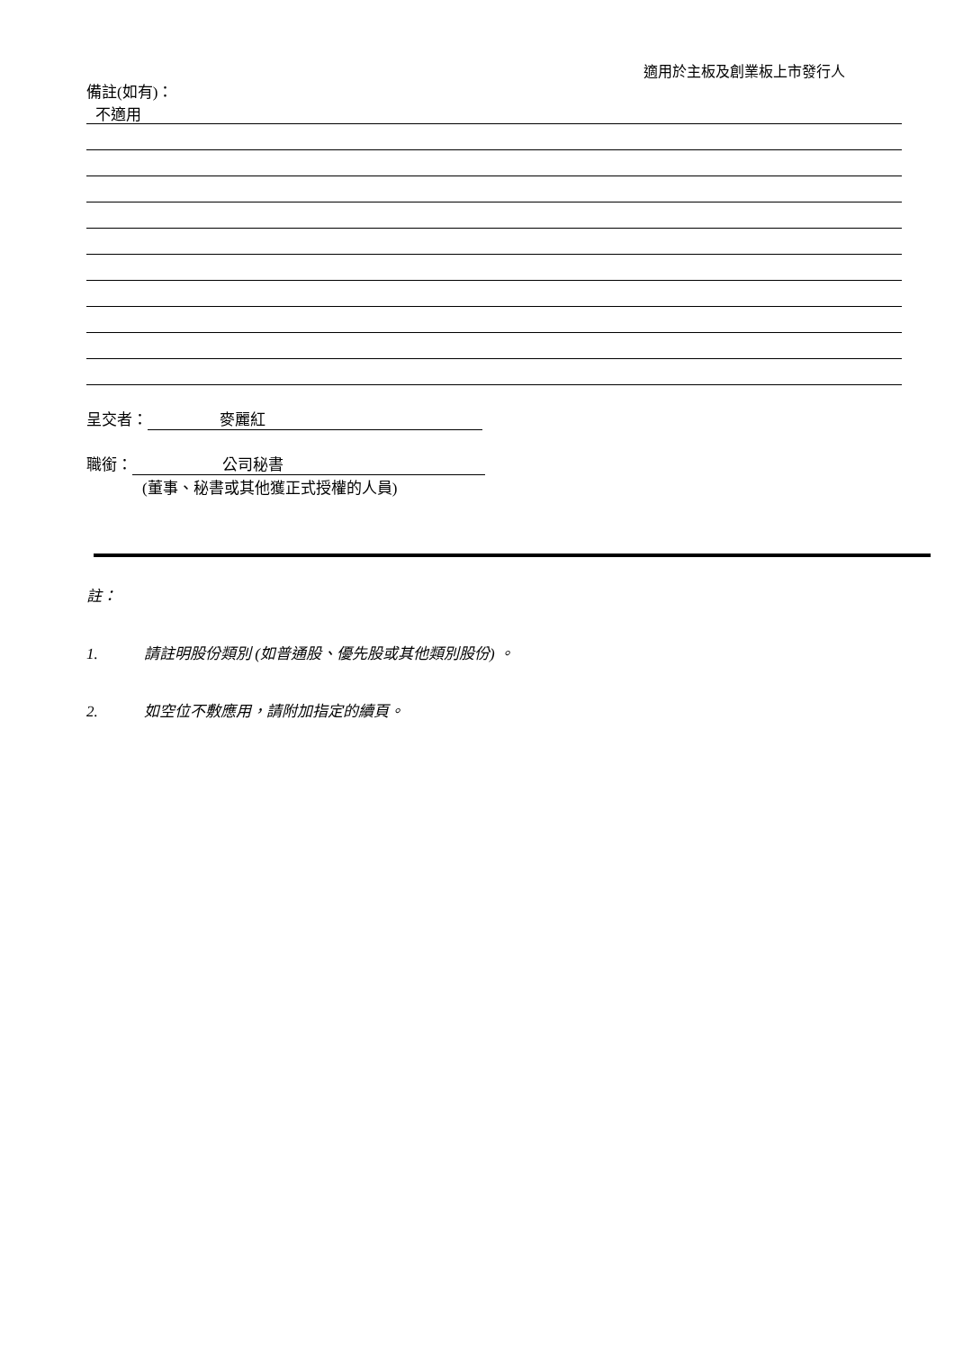適用於主板及創業板上市發行人
備註(如有)：
不適用
呈交者： 麥麗紅
職銜： 公司秘書
(董事、秘書或其他獲正式授權的人員)
註：
1. 請註明股份類別 (如普通股、優先股或其他類別股份) 。
2. 如空位不敷應用，請附加指定的續頁。